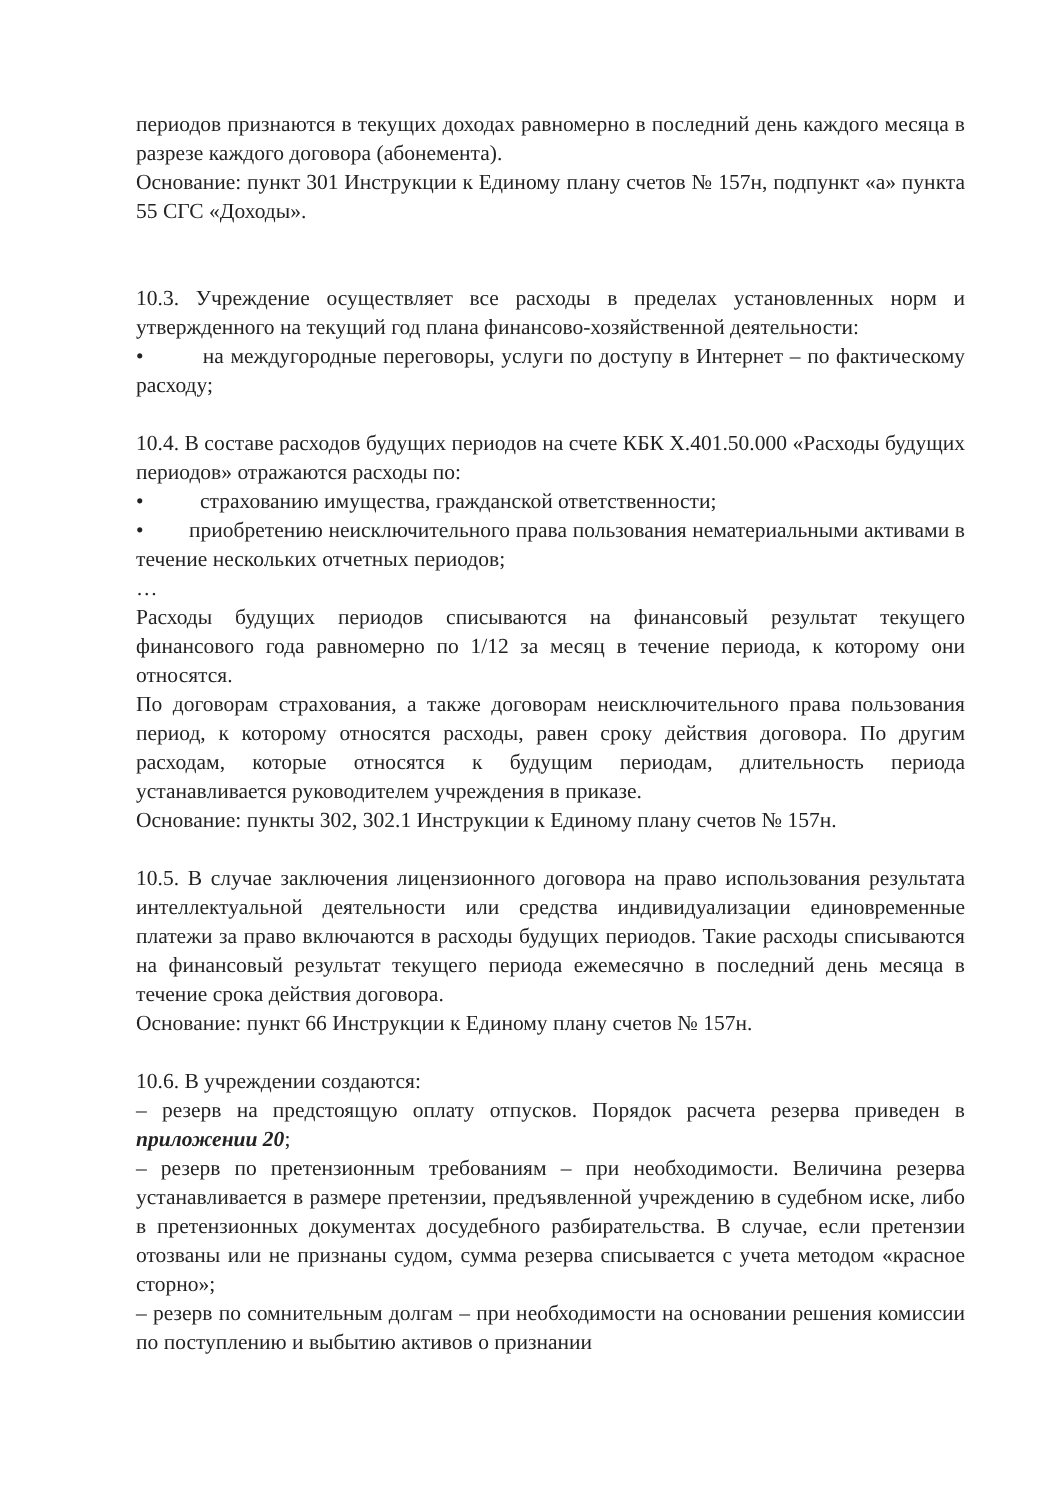периодов признаются в текущих доходах равномерно в последний день каждого месяца в разрезе каждого договора (абонемента).
Основание: пункт 301 Инструкции к Единому плану счетов № 157н, подпункт «а» пункта 55 СГС «Доходы».
10.3. Учреждение осуществляет все расходы в пределах установленных норм и утвержденного на текущий год плана финансово-хозяйственной деятельности:
• на междугородные переговоры, услуги по доступу в Интернет – по фактическому расходу;
10.4. В составе расходов будущих периодов на счете КБК Х.401.50.000 «Расходы будущих периодов» отражаются расходы по:
• страхованию имущества, гражданской ответственности;
• приобретению неисключительного права пользования нематериальными активами в течение нескольких отчетных периодов;
…
Расходы будущих периодов списываются на финансовый результат текущего финансового года равномерно по 1/12 за месяц в течение периода, к которому они относятся.
По договорам страхования, а также договорам неисключительного права пользования период, к которому относятся расходы, равен сроку действия договора. По другим расходам, которые относятся к будущим периодам, длительность периода устанавливается руководителем учреждения в приказе.
Основание: пункты 302, 302.1 Инструкции к Единому плану счетов № 157н.
10.5. В случае заключения лицензионного договора на право использования результата интеллектуальной деятельности или средства индивидуализации единовременные платежи за право включаются в расходы будущих периодов. Такие расходы списываются на финансовый результат текущего периода ежемесячно в последний день месяца в течение срока действия договора.
Основание: пункт 66 Инструкции к Единому плану счетов № 157н.
10.6. В учреждении создаются:
– резерв на предстоящую оплату отпусков. Порядок расчета резерва приведен в приложении 20;
– резерв по претензионным требованиям – при необходимости. Величина резерва устанавливается в размере претензии, предъявленной учреждению в судебном иске, либо в претензионных документах досудебного разбирательства. В случае, если претензии отозваны или не признаны судом, сумма резерва списывается с учета методом «красное сторно»;
– резерв по сомнительным долгам – при необходимости на основании решения комиссии по поступлению и выбытию активов о признании